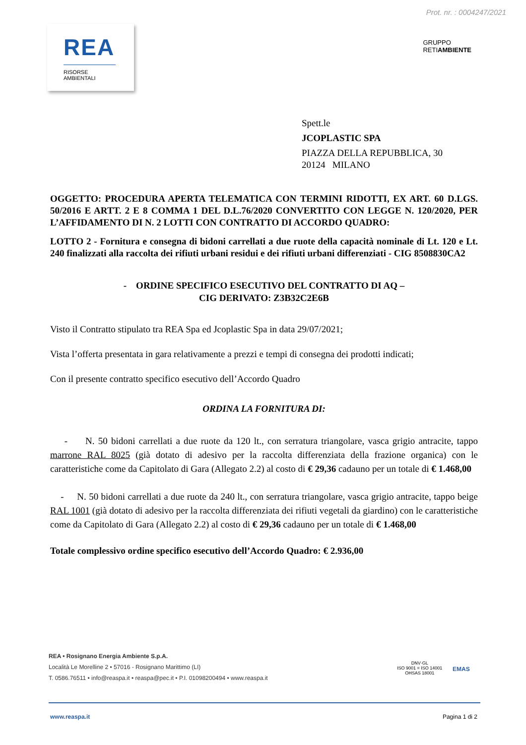Prot. nr. : 0004247/2021
REA
RISORSE
AMBIENTALI
GRUPPO
RETIAMBIENTE
Spett.le
JCOPLASTIC SPA
PIAZZA DELLA REPUBBLICA, 30
20124 MILANO
OGGETTO: PROCEDURA APERTA TELEMATICA CON TERMINI RIDOTTI, EX ART. 60 D.LGS. 50/2016 E ARTT. 2 E 8 COMMA 1 DEL D.L.76/2020 CONVERTITO CON LEGGE N. 120/2020, PER L’AFFIDAMENTO DI N. 2 LOTTI CON CONTRATTO DI ACCORDO QUADRO:
LOTTO 2 - Fornitura e consegna di bidoni carrellati a due ruote della capacità nominale di Lt. 120 e Lt. 240 finalizzati alla raccolta dei rifiuti urbani residui e dei rifiuti urbani differenziati - CIG 8508830CA2
- ORDINE SPECIFICO ESECUTIVO DEL CONTRATTO DI AQ –
CIG DERIVATO: Z3B32C2E6B
Visto il Contratto stipulato tra REA Spa ed Jcoplastic Spa in data 29/07/2021;
Vista l’offerta presentata in gara relativamente a prezzi e tempi di consegna dei prodotti indicati;
Con il presente contratto specifico esecutivo dell’Accordo Quadro
ORDINA LA FORNITURA DI:
- N. 50 bidoni carrellati a due ruote da 120 lt., con serratura triangolare, vasca grigio antracite, tappo marrone RAL 8025 (già dotato di adesivo per la raccolta differenziata della frazione organica) con le caratteristiche come da Capitolato di Gara (Allegato 2.2) al costo di € 29,36 cadauno per un totale di € 1.468,00
- N. 50 bidoni carrellati a due ruote da 240 lt., con serratura triangolare, vasca grigio antracite, tappo beige RAL 1001 (già dotato di adesivo per la raccolta differenziata dei rifiuti vegetali da giardino) con le caratteristiche come da Capitolato di Gara (Allegato 2.2) al costo di € 29,36 cadauno per un totale di € 1.468,00
Totale complessivo ordine specifico esecutivo dell’Accordo Quadro: € 2.936,00
REA • Rosignano Energia Ambiente S.p.A.
Località Le Morelline 2 • 57016 - Rosignano Marittimo (LI)
T. 0586.76511 • info@reaspa.it • reaspa@pec.it • P.I. 01098200494 • www.reaspa.it
DNV·GL
ISO 9001 = ISO 14001
OHSAS 18001
EMAS
www.reaspa.it Pagina 1 di 2